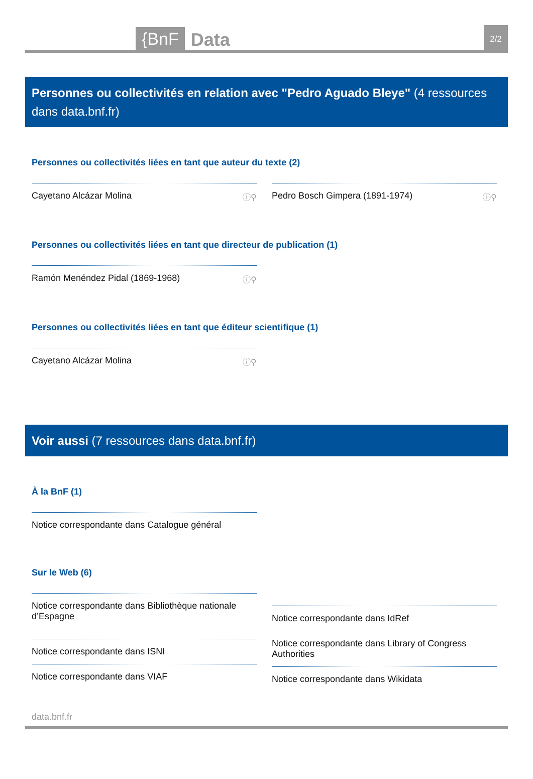{BnF Data 2/2
Personnes ou collectivités en relation avec "Pedro Aguado Bleye" (4 ressources dans data.bnf.fr)
Personnes ou collectivités liées en tant que auteur du texte (2)
Cayetano Alcázar Molina ⓘ⚲ Pedro Bosch Gimpera (1891-1974) ⓘ⚲
Personnes ou collectivités liées en tant que directeur de publication (1)
Ramón Menéndez Pidal (1869-1968) ⓘ⚲
Personnes ou collectivités liées en tant que éditeur scientifique (1)
Cayetano Alcázar Molina ⓘ⚲
Voir aussi (7 ressources dans data.bnf.fr)
À la BnF (1)
Notice correspondante dans Catalogue général
Sur le Web (6)
Notice correspondante dans Bibliothèque nationale d’Espagne
Notice correspondante dans ISNI
Notice correspondante dans VIAF
Notice correspondante dans IdRef
Notice correspondante dans Library of Congress Authorities
Notice correspondante dans Wikidata
data.bnf.fr